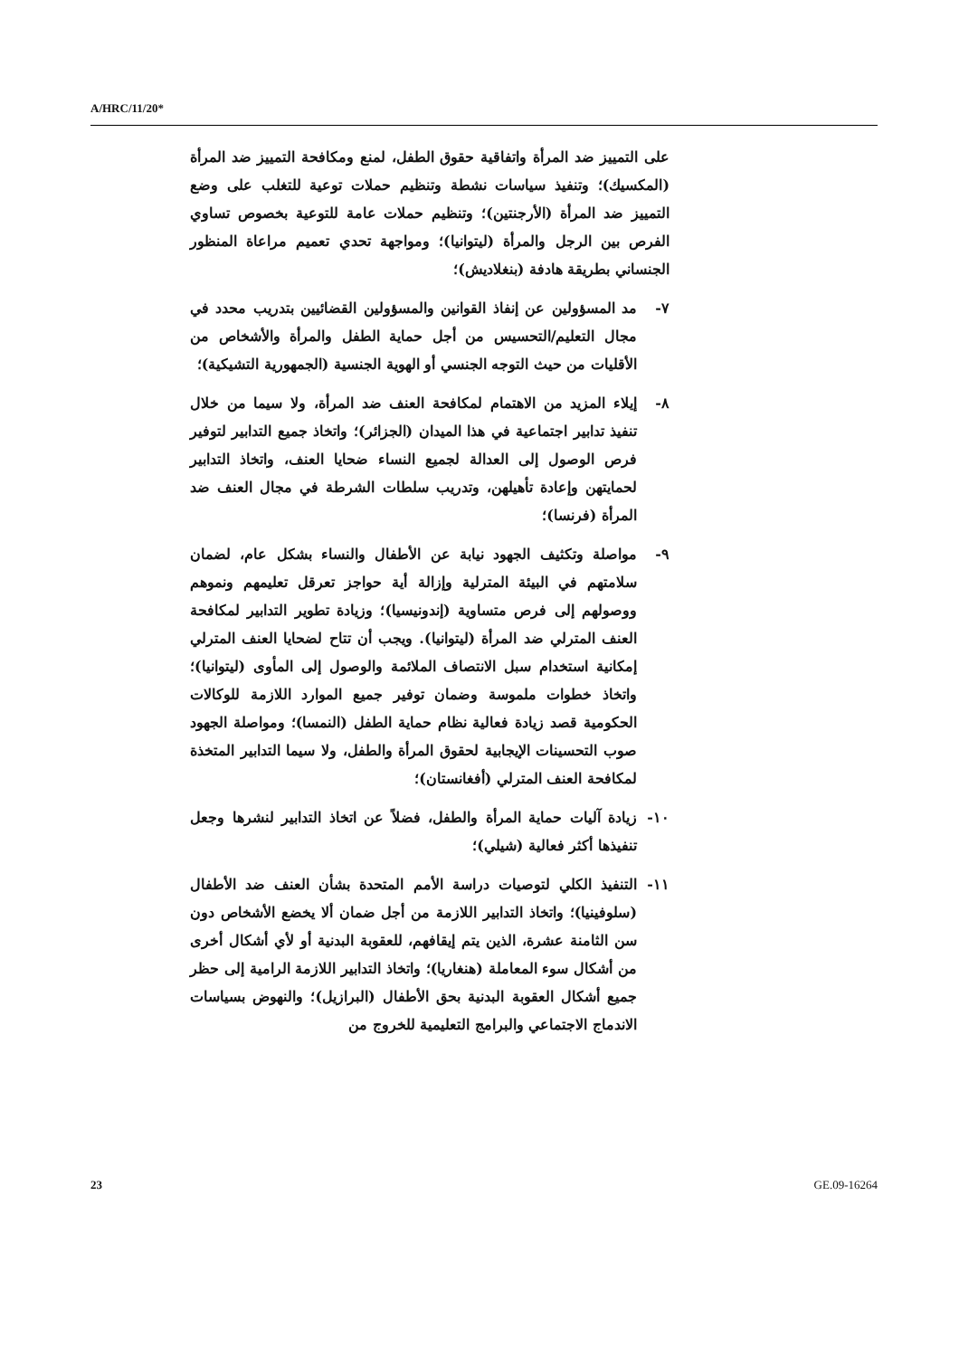A/HRC/11/20*
على التمييز ضد المرأة واتفاقية حقوق الطفل، لمنع ومكافحة التمييز ضد المرأة (المكسيك)؛ وتنفيذ سياسات نشطة وتنظيم حملات توعية للتغلب على وضع التمييز ضد المرأة (الأرجنتين)؛ وتنظيم حملات عامة للتوعية بخصوص تساوي الفرص بين الرجل والمرأة (ليتوانيا)؛ ومواجهة تحدي تعميم مراعاة المنظور الجنساني بطريقة هادفة (بنغلاديش)؛
٧- مد المسؤولين عن إنفاذ القوانين والمسؤولين القضائيين بتدريب محدد في مجال التعليم/التحسيس من أجل حماية الطفل والمرأة والأشخاص من الأقليات من حيث التوجه الجنسي أو الهوية الجنسية (الجمهورية التشيكية)؛
٨- إيلاء المزيد من الاهتمام لمكافحة العنف ضد المرأة، ولا سيما من خلال تنفيذ تدابير اجتماعية في هذا الميدان (الجزائر)؛ واتخاذ جميع التدابير لتوفير فرص الوصول إلى العدالة لجميع النساء ضحايا العنف، واتخاذ التدابير لحمايتهن وإعادة تأهيلهن، وتدريب سلطات الشرطة في مجال العنف ضد المرأة (فرنسا)؛
٩- مواصلة وتكثيف الجهود نيابة عن الأطفال والنساء بشكل عام، لضمان سلامتهم في البيئة المترلية وإزالة أية حواجز تعرقل تعليمهم ونموهم ووصولهم إلى فرص متساوية (إندونيسيا)؛ وزيادة تطوير التدابير لمكافحة العنف المترلي ضد المرأة (ليتوانيا). ويجب أن تتاح لضحايا العنف المترلي إمكانية استخدام سبل الانتصاف الملائمة والوصول إلى المأوى (ليتوانيا)؛ واتخاذ خطوات ملموسة وضمان توفير جميع الموارد اللازمة للوكالات الحكومية قصد زيادة فعالية نظام حماية الطفل (النمسا)؛ ومواصلة الجهود صوب التحسينات الإيجابية لحقوق المرأة والطفل، ولا سيما التدابير المتخذة لمكافحة العنف المترلي (أفغانستان)؛
١٠- زيادة آليات حماية المرأة والطفل، فضلاً عن اتخاذ التدابير لنشرها وجعل تنفيذها أكثر فعالية (شيلي)؛
١١- التنفيذ الكلي لتوصيات دراسة الأمم المتحدة بشأن العنف ضد الأطفال (سلوفينيا)؛ واتخاذ التدابير اللازمة من أجل ضمان ألا يخضع الأشخاص دون سن الثامنة عشرة، الذين يتم إيقافهم، للعقوبة البدنية أو لأي أشكال أخرى من أشكال سوء المعاملة (هنغاريا)؛ واتخاذ التدابير اللازمة الرامية إلى حظر جميع أشكال العقوبة البدنية بحق الأطفال (البرازيل)؛ والنهوض بسياسات الاندماج الاجتماعي والبرامج التعليمية للخروج من
23 GE.09-16264